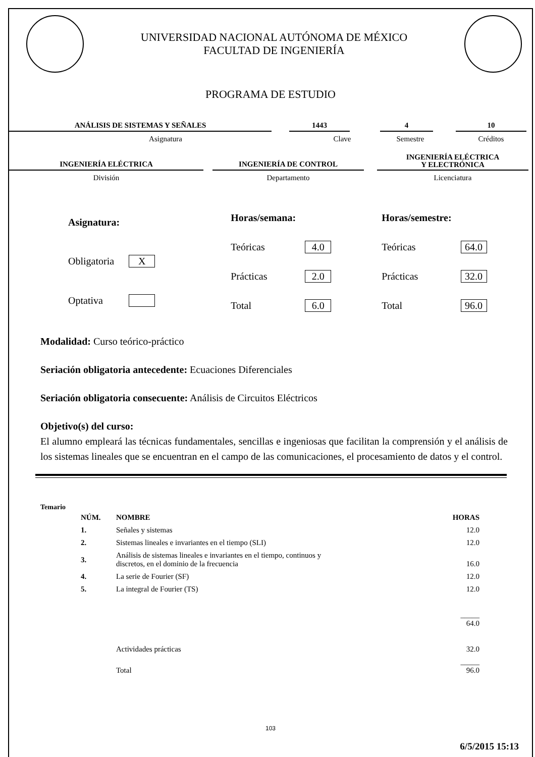UNIVERSIDAD NACIONAL AUTÓNOMA DE MÉXICO
FACULTAD DE INGENIERÍA
PROGRAMA DE ESTUDIO
ANÁLISIS DE SISTEMAS Y SEÑALES 1443 4 10
Asignatura Clave Semestre Créditos
INGENIERÍA ELÉCTRICA
INGENIERÍA DE CONTROL
INGENIERÍA ELÉCTRICA
Y ELECTRÓNICA
División Departamento Licenciatura
| Asignatura: | |
| Obligatoria | X |
| Optativa | |
| Horas/semana: | |
| Teóricas | 4.0 |
| Prácticas | 2.0 |
| Total | 6.0 |
| Horas/semestre: | |
| Teóricas | 64.0 |
| Prácticas | 32.0 |
| Total | 96.0 |
Modalidad: Curso teórico-práctico
Seriación obligatoria antecedente: Ecuaciones Diferenciales
Seriación obligatoria consecuente: Análisis de Circuitos Eléctricos
Objetivo(s) del curso:
El alumno empleará las técnicas fundamentales, sencillas e ingeniosas que facilitan la comprensión y el análisis de los sistemas lineales que se encuentran en el campo de las comunicaciones, el procesamiento de datos y el control.
Temario
| NÚM. | NOMBRE | HORAS |
| --- | --- | --- |
| 1. | Señales y sistemas | 12.0 |
| 2. | Sistemas lineales e invariantes en el tiempo (SLI) | 12.0 |
| 3. | Análisis de sistemas lineales e invariantes en el tiempo, continuos y discretos, en el dominio de la frecuencia | 16.0 |
| 4. | La serie de Fourier (SF) | 12.0 |
| 5. | La integral de Fourier (TS) | 12.0 |
| | | _____ 64.0 |
| | Actividades prácticas | 32.0 |
| | Total | _____ 96.0 |
103
6/5/2015 15:13